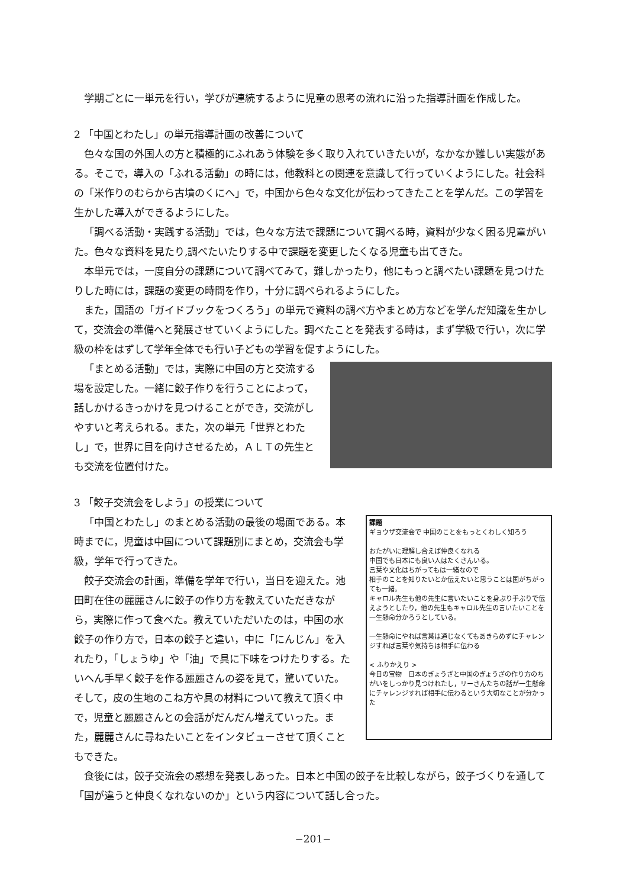学期ごとに一単元を行い，学びが連続するように児童の思考の流れに沿った指導計画を作成した。
2 「中国とわたし」の単元指導計画の改善について
色々な国の外国人の方と積極的にふれあう体験を多く取り入れていきたいが，なかなか難しい実態がある。そこで，導入の「ふれる活動」の時には，他教科との関連を意識して行っていくようにした。社会科の「米作りのむらから古墳のくにへ」で，中国から色々な文化が伝わってきたことを学んだ。この学習を生かした導入ができるようにした。
「調べる活動・実践する活動」では，色々な方法で課題について調べる時，資料が少なく困る児童がいた。色々な資料を見たり,調べたいたりする中で課題を変更したくなる児童も出てきた。
本単元では，一度自分の課題について調べてみて，難しかったり，他にもっと調べたい課題を見つけたりした時には，課題の変更の時間を作り，十分に調べられるようにした。
また，国語の「ガイドブックをつくろう」の単元で資料の調べ方やまとめ方などを学んだ知識を生かして，交流会の準備へと発展させていくようにした。調べたことを発表する時は，まず学級で行い，次に学級の枠をはずして学年全体でも行い子どもの学習を促すようにした。
「まとめる活動」では，実際に中国の方と交流する場を設定した。一緒に餃子作りを行うことによって，話しかけるきっかけを見つけることができ，交流がしやすいと考えられる。また，次の単元「世界とわたし」で，世界に目を向けさせるため，ＡＬＴの先生とも交流を位置付けた。
3 「餃子交流会をしよう」の授業について
「中国とわたし」のまとめる活動の最後の場面である。本時までに，児童は中国について課題別にまとめ，交流会も学級，学年で行ってきた。
餃子交流会の計画，準備を学年で行い，当日を迎えた。池田町在住の麗麗さんに餃子の作り方を教えていただきながら，実際に作って食べた。教えていただいたのは，中国の水餃子の作り方で，日本の餃子と違い，中に「にんじん」を入れたり，「しょうゆ」や「油」で具に下味をつけたりする。たいへん手早く餃子を作る麗麗さんの姿を見て，驚いていた。そして，皮の生地のこね方や具の材料について教えて頂く中で，児童と麗麗さんとの会話がだんだん増えていった。また，麗麗さんに尋ねたいことをインタビューさせて頂くこともできた。
課題
ギョウザ交流会で 中国のことをもっとくわしく知ろう
おたがいに理解し合えば仲良くなれる
中国でも日本にも良い人はたくさんいる。
言葉や文化はちがってもは一緒なので
相手のことを知りたいとか伝えたいと思うことは国がちがっても一緒。
キャロル先生も他の先生に言いたいことを身ぶり手ぶりで伝えようとしたり，他の先生もキャロル先生の言いたいことを一生懸命分かろうとしている。
一生懸命にやれば言葉は通じなくてもあきらめずにチャレンジすれば言葉や気持ちは相手に伝わる
< ふりかえり >
今日の宝物　日本のぎょうざと中国のぎょうざの作り方のちがいをしっかり見つけれたし，リーさんたちの話が一生懸命にチャレンジすれば相手に伝わるという大切なことが分かった
食後には，餃子交流会の感想を発表しあった。日本と中国の餃子を比較しながら，餃子づくりを通して「国が違うと仲良くなれないのか」という内容について話し合った。
−201−